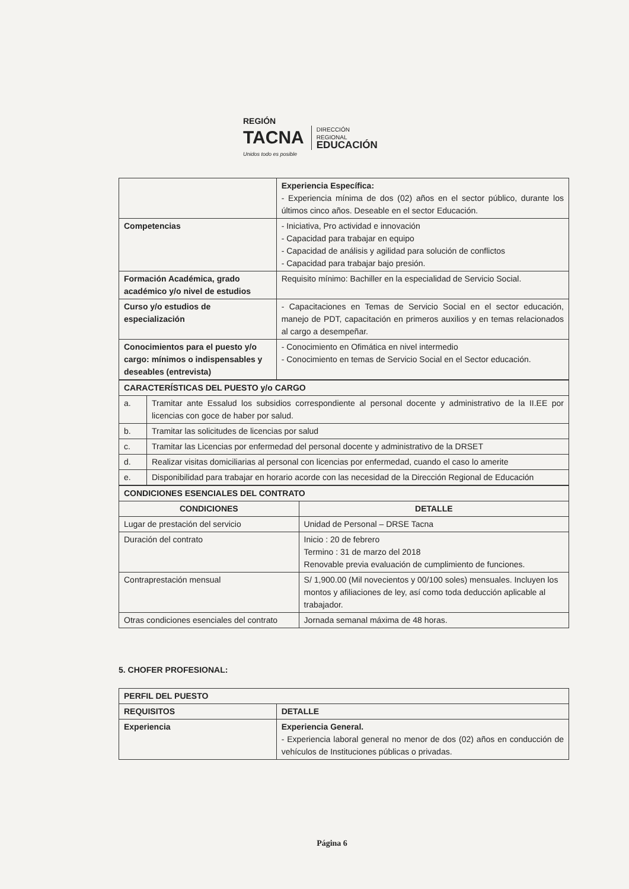REGIÓN
TACNA
Unidos todo es posible
DIRECCIÓN
REGIONAL
EDUCACIÓN
| | Experiencia Específica: - Experiencia mínima de dos (02) años en el sector público, durante los últimos cinco años. Deseable en el sector Educación. |
| Competencias | - Iniciativa, Pro actividad e innovación - Capacidad para trabajar en equipo - Capacidad de análisis y agilidad para solución de conflictos - Capacidad para trabajar bajo presión. |
| Formación Académica, grado académico y/o nivel de estudios | Requisito mínimo: Bachiller en la especialidad de Servicio Social. |
| Curso y/o estudios de especialización | - Capacitaciones en Temas de Servicio Social en el sector educación, manejo de PDT, capacitación en primeros auxilios y en temas relacionados al cargo a desempeñar. |
| Conocimientos para el puesto y/o cargo: mínimos o indispensables y deseables (entrevista) | - Conocimiento en Ofimática en nivel intermedio - Conocimiento en temas de Servicio Social en el Sector educación. |
| CARACTERÍSTICAS DEL PUESTO y/o CARGO | |
| --- | --- |
| a. | Tramitar ante Essalud los subsidios correspondiente al personal docente y administrativo de la II.EE por licencias con goce de haber por salud. |
| b. | Tramitar las solicitudes de licencias por salud |
| c. | Tramitar las Licencias por enfermedad del personal docente y administrativo de la DRSET |
| d. | Realizar visitas domiciliarias al personal con licencias por enfermedad, cuando el caso lo amerite |
| e. | Disponibilidad para trabajar en horario acorde con las necesidad de la Dirección Regional de Educación |
| CONDICIONES ESENCIALES DEL CONTRATO | |
| --- | --- |
| CONDICIONES | DETALLE |
| Lugar de prestación del servicio | Unidad de Personal – DRSE Tacna |
| Duración del contrato | Inicio : 20 de febrero Termino : 31 de marzo del 2018 Renovable previa evaluación de cumplimiento de funciones. |
| Contraprestación mensual | S/ 1,900.00 (Mil novecientos y 00/100 soles) mensuales. Incluyen los montos y afiliaciones de ley, así como toda deducción aplicable al trabajador. |
| Otras condiciones esenciales del contrato | Jornada semanal máxima de 48 horas. |
5. CHOFER PROFESIONAL:
| PERFIL DEL PUESTO | |
| --- | --- |
| REQUISITOS | DETALLE |
| Experiencia | Experiencia General. - Experiencia laboral general no menor de dos (02) años en conducción de vehículos de Instituciones públicas o privadas. |
Página 6